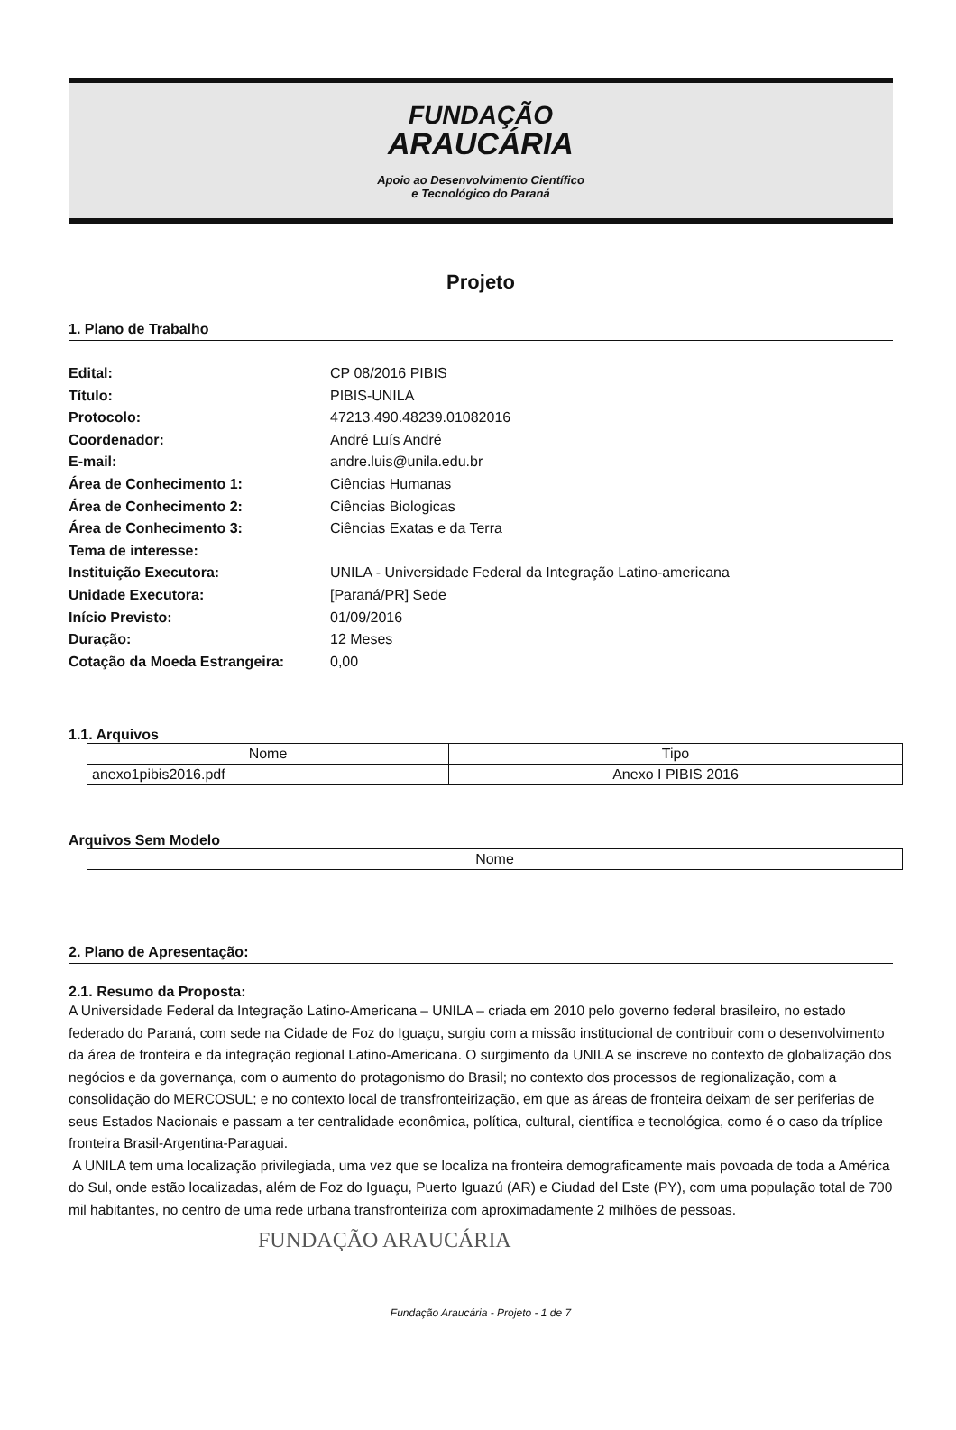FUNDAÇÃO
ARAUCÁRIA
Apoio ao Desenvolvimento Científico
e Tecnológico do Paraná
Projeto
1. Plano de Trabalho
Edital: CP 08/2016 PIBIS Título: PIBIS-UNILA Protocolo: 47213.490.48239.01082016 Coordenador: André Luís André E-mail: andre.luis@unila.edu.br Área de Conhecimento 1: Ciências Humanas Área de Conhecimento 2: Ciências Biologicas Área de Conhecimento 3: Ciências Exatas e da Terra Tema de interesse: Instituição Executora: UNILA - Universidade Federal da Integração Latino-americana Unidade Executora: [Paraná/PR] Sede Início Previsto: 01/09/2016 Duração: 12 Meses Cotação da Moeda Estrangeira: 0,00
1.1. Arquivos
| Nome | Tipo |
| --- | --- |
| anexo1pibis2016.pdf | Anexo I PIBIS 2016 |
Arquivos Sem Modelo
| Nome |
| --- |
2. Plano de Apresentação:
2.1. Resumo da Proposta:
A Universidade Federal da Integração Latino-Americana – UNILA – criada em 2010 pelo governo federal brasileiro, no estado federado do Paraná, com sede na Cidade de Foz do Iguaçu, surgiu com a missão institucional de contribuir com o desenvolvimento da área de fronteira e da integração regional Latino-Americana. O surgimento da UNILA se inscreve no contexto de globalização dos negócios e da governança, com o aumento do protagonismo do Brasil; no contexto dos processos de regionalização, com a consolidação do MERCOSUL; e no contexto local de transfronteirização, em que as áreas de fronteira deixam de ser periferias de seus Estados Nacionais e passam a ter centralidade econômica, política, cultural, científica e tecnológica, como é o caso da tríplice fronteira Brasil-Argentina-Paraguai.
A UNILA tem uma localização privilegiada, uma vez que se localiza na fronteira demograficamente mais povoada de toda a América do Sul, onde estão localizadas, além de Foz do Iguaçu, Puerto Iguazú (AR) e Ciudad del Este (PY), com uma população total de 700 mil habitantes, no centro de uma rede urbana transfronteiriza com aproximadamente 2 milhões de pessoas.
FUNDAÇÃO ARAUCÁRIA
Fundação Araucária - Projeto - 1 de 7